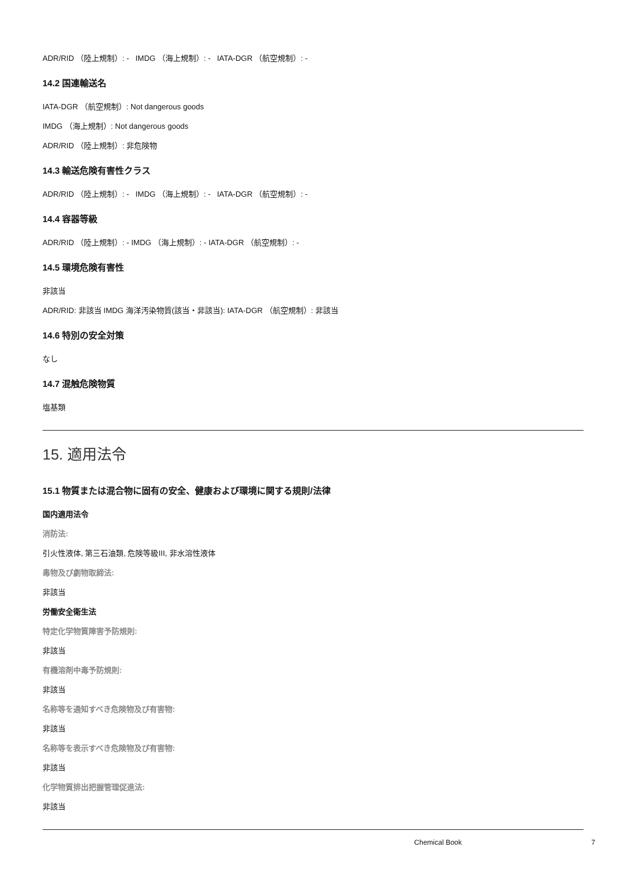ADR/RID （陸上規制）: - IMDG （海上規制）: - IATA-DGR （航空規制）: -
14.2 国連輸送名
IATA-DGR （航空規制）: Not dangerous goods
IMDG （海上規制）: Not dangerous goods
ADR/RID （陸上規制）: 非危険物
14.3 輸送危険有害性クラス
ADR/RID （陸上規制）: - IMDG （海上規制）: - IATA-DGR （航空規制）: -
14.4 容器等級
ADR/RID （陸上規制）: - IMDG （海上規制）: - IATA-DGR （航空規制）: -
14.5 環境危険有害性
非該当
ADR/RID: 非該当 IMDG 海洋汚染物質(該当・非該当): IATA-DGR （航空規制）: 非該当
14.6 特別の安全対策
なし
14.7 混触危険物質
塩基類
15. 適用法令
15.1 物質または混合物に固有の安全、健康および環境に関する規則/法律
国内適用法令
消防法:
引火性液体, 第三石油類, 危険等級III, 非水溶性液体
毒物及び劇物取締法:
非該当
労働安全衛生法
特定化学物質障害予防規則:
非該当
有機溶剤中毒予防規則:
非該当
名称等を通知すべき危険物及び有害物:
非該当
名称等を表示すべき危険物及び有害物:
非該当
化学物質排出把握管理促進法:
非該当
Chemical Book 7